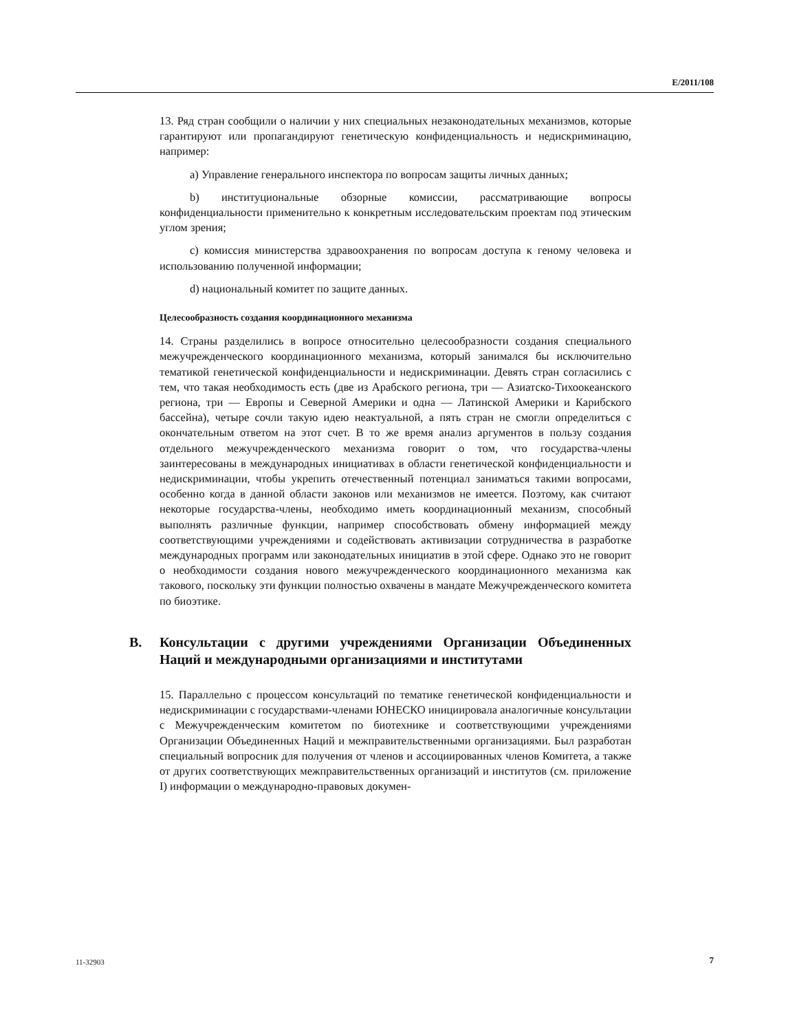E/2011/108
13. Ряд стран сообщили о наличии у них специальных незаконодательных механизмов, которые гарантируют или пропагандируют генетическую конфиденциальность и недискриминацию, например:
a) Управление генерального инспектора по вопросам защиты личных данных;
b) институциональные обзорные комиссии, рассматривающие вопросы конфиденциальности применительно к конкретным исследовательским проектам под этическим углом зрения;
c) комиссия министерства здравоохранения по вопросам доступа к геному человека и использованию полученной информации;
d) национальный комитет по защите данных.
Целесообразность создания координационного механизма
14. Страны разделились в вопросе относительно целесообразности создания специального межучрежденческого координационного механизма, который занимался бы исключительно тематикой генетической конфиденциальности и недискриминации. Девять стран согласились с тем, что такая необходимость есть (две из Арабского региона, три — Азиатско-Тихоокеанского региона, три — Европы и Северной Америки и одна — Латинской Америки и Карибского бассейна), четыре сочли такую идею неактуальной, а пять стран не смогли определиться с окончательным ответом на этот счет. В то же время анализ аргументов в пользу создания отдельного межучрежденческого механизма говорит о том, что государства-члены заинтересованы в международных инициативах в области генетической конфиденциальности и недискриминации, чтобы укрепить отечественный потенциал заниматься такими вопросами, особенно когда в данной области законов или механизмов не имеется. Поэтому, как считают некоторые государства-члены, необходимо иметь координационный механизм, способный выполнять различные функции, например способствовать обмену информацией между соответствующими учреждениями и содействовать активизации сотрудничества в разработке международных программ или законодательных инициатив в этой сфере. Однако это не говорит о необходимости создания нового межучрежденческого координационного механизма как такового, поскольку эти функции полностью охвачены в мандате Межучрежденческого комитета по биоэтике.
B. Консультации с другими учреждениями Организации Объединенных Наций и международными организациями и институтами
15. Параллельно с процессом консультаций по тематике генетической конфиденциальности и недискриминации с государствами-членами ЮНЕСКО инициировала аналогичные консультации с Межучрежденческим комитетом по биотехнике и соответствующими учреждениями Организации Объединенных Наций и межправительственными организациями. Был разработан специальный вопросник для получения от членов и ассоциированных членов Комитета, а также от других соответствующих межправительственных организаций и институтов (см. приложение I) информации о международно-правовых докумен-
11-32903 7